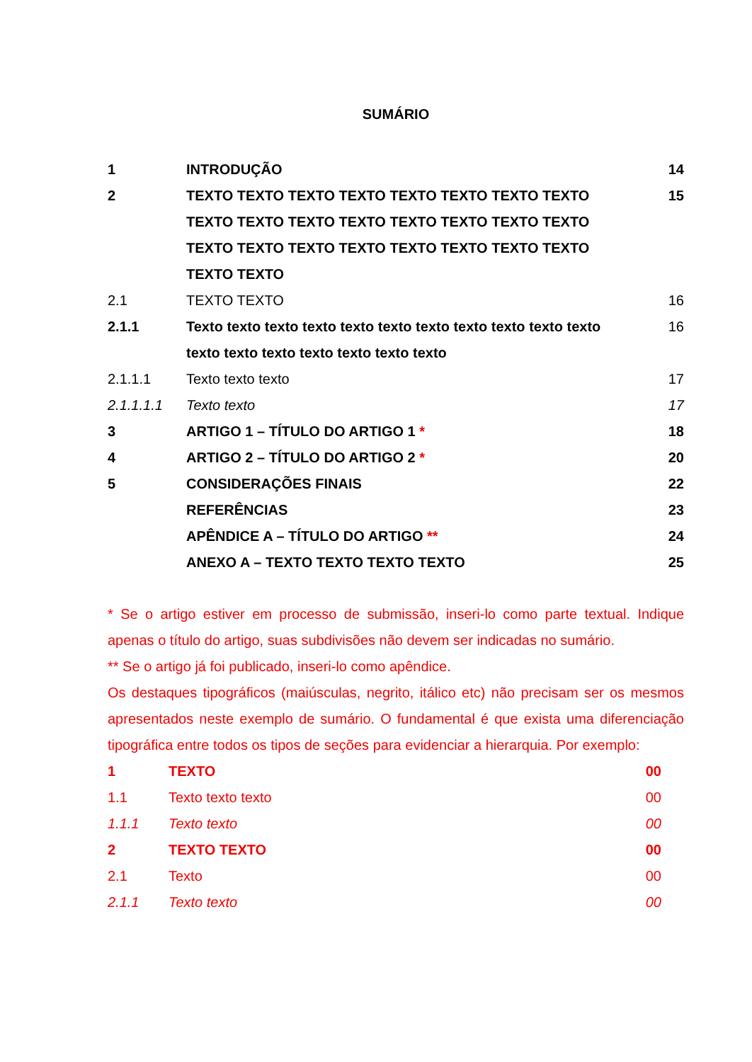SUMÁRIO
| 1 | INTRODUÇÃO | 14 |
| 2 | TEXTO TEXTO TEXTO TEXTO TEXTO TEXTO TEXTO TEXTO TEXTO TEXTO TEXTO TEXTO TEXTO TEXTO TEXTO TEXTO TEXTO TEXTO TEXTO TEXTO TEXTO TEXTO TEXTO TEXTO TEXTO TEXTO | 15 |
| 2.1 | TEXTO TEXTO | 16 |
| 2.1.1 | Texto texto texto texto texto texto texto texto texto texto texto texto texto texto texto texto texto texto | 16 |
| 2.1.1.1 | Texto texto texto | 17 |
| 2.1.1.1.1 | Texto texto | 17 |
| 3 | ARTIGO 1 – TÍTULO DO ARTIGO 1 * | 18 |
| 4 | ARTIGO 2 – TÍTULO DO ARTIGO 2 * | 20 |
| 5 | CONSIDERAÇÕES FINAIS | 22 |
| | REFERÊNCIAS | 23 |
| | APÊNDICE A – TÍTULO DO ARTIGO ** | 24 |
| | ANEXO A – TEXTO TEXTO TEXTO TEXTO | 25 |
* Se o artigo estiver em processo de submissão, inseri-lo como parte textual. Indique apenas o título do artigo, suas subdivisões não devem ser indicadas no sumário.
** Se o artigo já foi publicado, inseri-lo como apêndice.
Os destaques tipográficos (maiúsculas, negrito, itálico etc) não precisam ser os mesmos apresentados neste exemplo de sumário. O fundamental é que exista uma diferenciação tipográfica entre todos os tipos de seções para evidenciar a hierarquia. Por exemplo:
| 1 | TEXTO | 00 |
| 1.1 | Texto texto texto | 00 |
| 1.1.1 | Texto texto | 00 |
| 2 | TEXTO TEXTO | 00 |
| 2.1 | Texto | 00 |
| 2.1.1 | Texto texto | 00 |